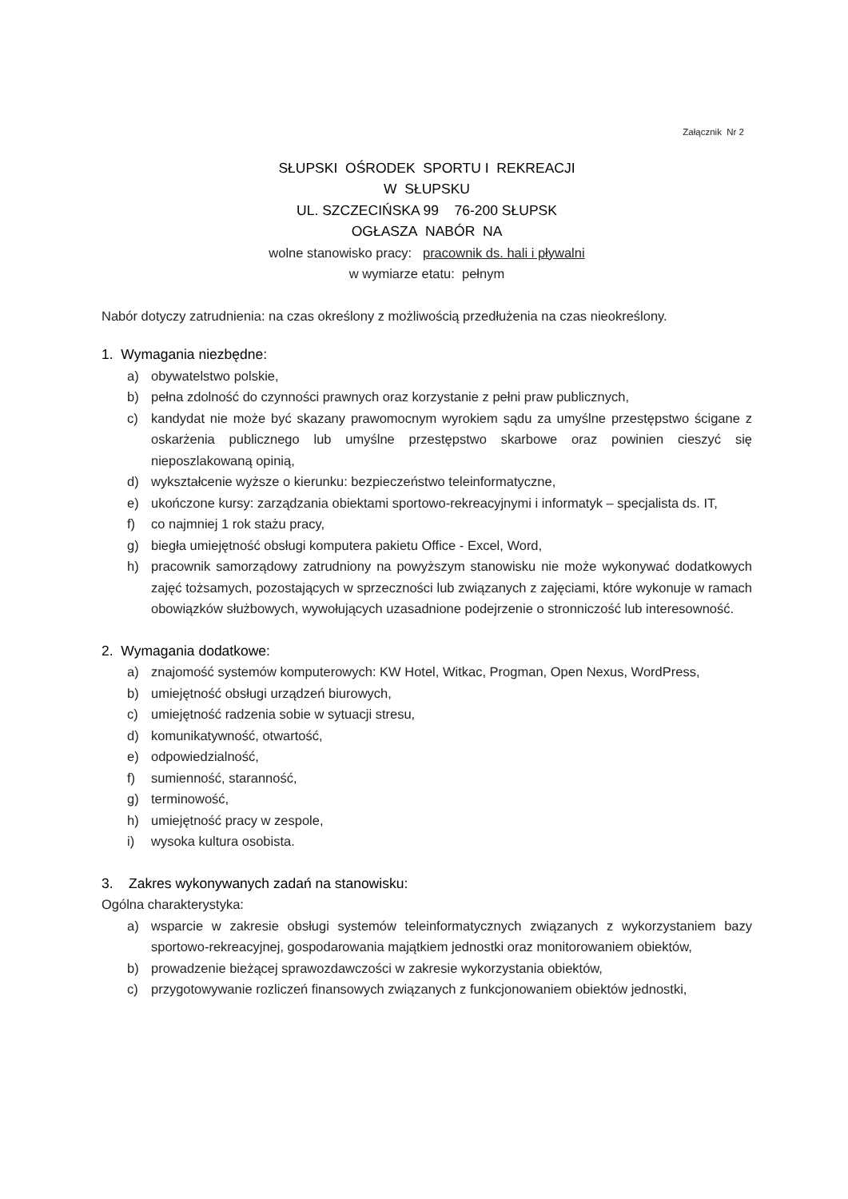Załącznik Nr 2
SŁUPSKI OŚRODEK SPORTU I REKREACJI
W SŁUPSKU
UL. SZCZECIŃSKA 99 76-200 SŁUPSK
OGŁASZA NABÓR NA
wolne stanowisko pracy: pracownik ds. hali i pływalni
w wymiarze etatu: pełnym
Nabór dotyczy zatrudnienia: na czas określony z możliwością przedłużenia na czas nieokreślony.
1. Wymagania niezbędne:
a) obywatelstwo polskie,
b) pełna zdolność do czynności prawnych oraz korzystanie z pełni praw publicznych,
c) kandydat nie może być skazany prawomocnym wyrokiem sądu za umyślne przestępstwo ścigane z oskarżenia publicznego lub umyślne przestępstwo skarbowe oraz powinien cieszyć się nieposzlakowaną opinią,
d) wykształcenie wyższe o kierunku: bezpieczeństwo teleinformatyczne,
e) ukończone kursy: zarządzania obiektami sportowo-rekreacyjnymi i informatyk – specjalista ds. IT,
f) co najmniej 1 rok stażu pracy,
g) biegła umiejętność obsługi komputera pakietu Office - Excel, Word,
h) pracownik samorządowy zatrudniony na powyższym stanowisku nie może wykonywać dodatkowych zajęć tożsamych, pozostających w sprzeczności lub związanych z zajęciami, które wykonuje w ramach obowiązków służbowych, wywołujących uzasadnione podejrzenie o stronniczość lub interesowność.
2. Wymagania dodatkowe:
a) znajomość systemów komputerowych: KW Hotel, Witkac, Progman, Open Nexus, WordPress,
b) umiejętność obsługi urządzeń biurowych,
c) umiejętność radzenia sobie w sytuacji stresu,
d) komunikatywność, otwartość,
e) odpowiedzialność,
f) sumienność, staranność,
g) terminowość,
h) umiejętność pracy w zespole,
i) wysoka kultura osobista.
3. Zakres wykonywanych zadań na stanowisku:
Ogólna charakterystyka:
a) wsparcie w zakresie obsługi systemów teleinformatycznych związanych z wykorzystaniem bazy sportowo-rekreacyjnej, gospodarowania majątkiem jednostki oraz monitorowaniem obiektów,
b) prowadzenie bieżącej sprawozdawczości w zakresie wykorzystania obiektów,
c) przygotowywanie rozliczeń finansowych związanych z funkcjonowaniem obiektów jednostki,